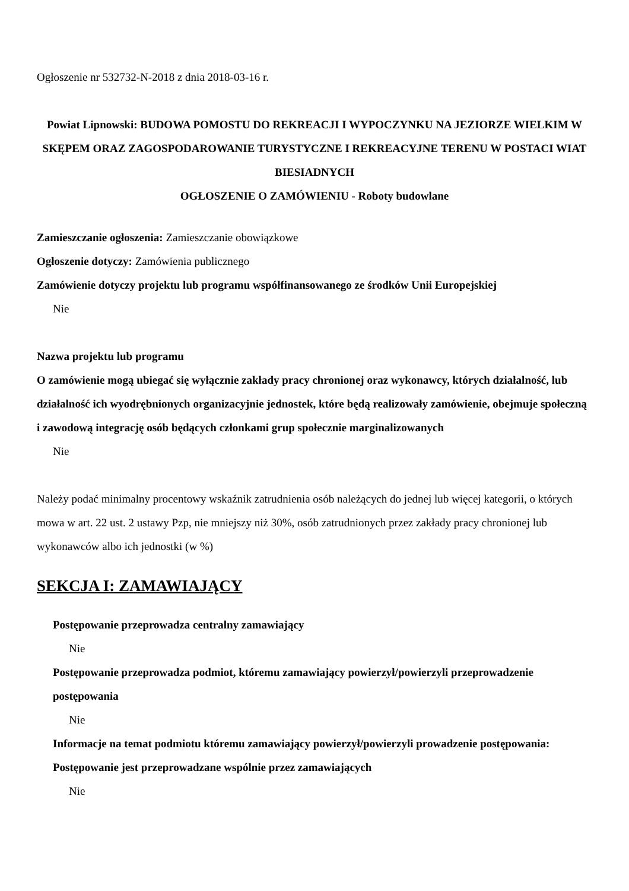Ogłoszenie nr 532732-N-2018 z dnia 2018-03-16 r.
Powiat Lipnowski: BUDOWA POMOSTU DO REKREACJI I WYPOCZYNKU NA JEZIORZE WIELKIM W SKĘPEM ORAZ ZAGOSPODAROWANIE TURYSTYCZNE I REKREACYJNE TERENU W POSTACI WIAT BIESIADNYCH
OGŁOSZENIE O ZAMÓWIENIU - Roboty budowlane
Zamieszczanie ogłoszenia: Zamieszczanie obowiązkowe
Ogłoszenie dotyczy: Zamówienia publicznego
Zamówienie dotyczy projektu lub programu współfinansowanego ze środków Unii Europejskiej
Nie
Nazwa projektu lub programu
O zamówienie mogą ubiegać się wyłącznie zakłady pracy chronionej oraz wykonawcy, których działalność, lub działalność ich wyodrębnionych organizacyjnie jednostek, które będą realizowały zamówienie, obejmuje społeczną i zawodową integrację osób będących członkami grup społecznie marginalizowanych
Nie
Należy podać minimalny procentowy wskaźnik zatrudnienia osób należących do jednej lub więcej kategorii, o których mowa w art. 22 ust. 2 ustawy Pzp, nie mniejszy niż 30%, osób zatrudnionych przez zakłady pracy chronionej lub wykonawców albo ich jednostki (w %)
SEKCJA I: ZAMAWIAJĄCY
Postępowanie przeprowadza centralny zamawiający
Nie
Postępowanie przeprowadza podmiot, któremu zamawiający powierzył/powierzyli przeprowadzenie postępowania
Nie
Informacje na temat podmiotu któremu zamawiający powierzył/powierzyli prowadzenie postępowania:
Postępowanie jest przeprowadzane wspólnie przez zamawiających
Nie